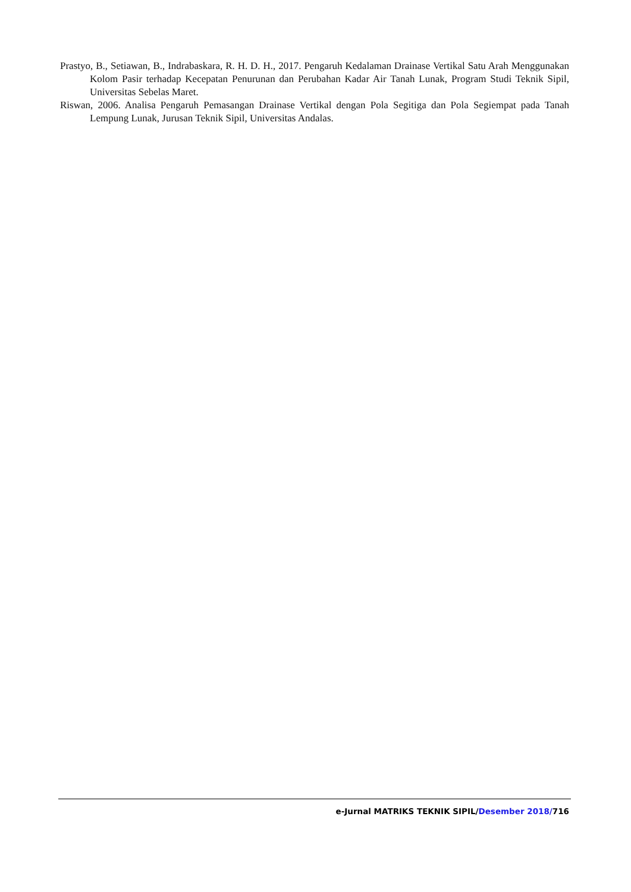Prastyo, B., Setiawan, B., Indrabaskara, R. H. D. H., 2017. Pengaruh Kedalaman Drainase Vertikal Satu Arah Menggunakan Kolom Pasir terhadap Kecepatan Penurunan dan Perubahan Kadar Air Tanah Lunak, Program Studi Teknik Sipil, Universitas Sebelas Maret.
Riswan, 2006. Analisa Pengaruh Pemasangan Drainase Vertikal dengan Pola Segitiga dan Pola Segiempat pada Tanah Lempung Lunak, Jurusan Teknik Sipil, Universitas Andalas.
e-Jurnal MATRIKS TEKNIK SIPIL/Desember 2018/716